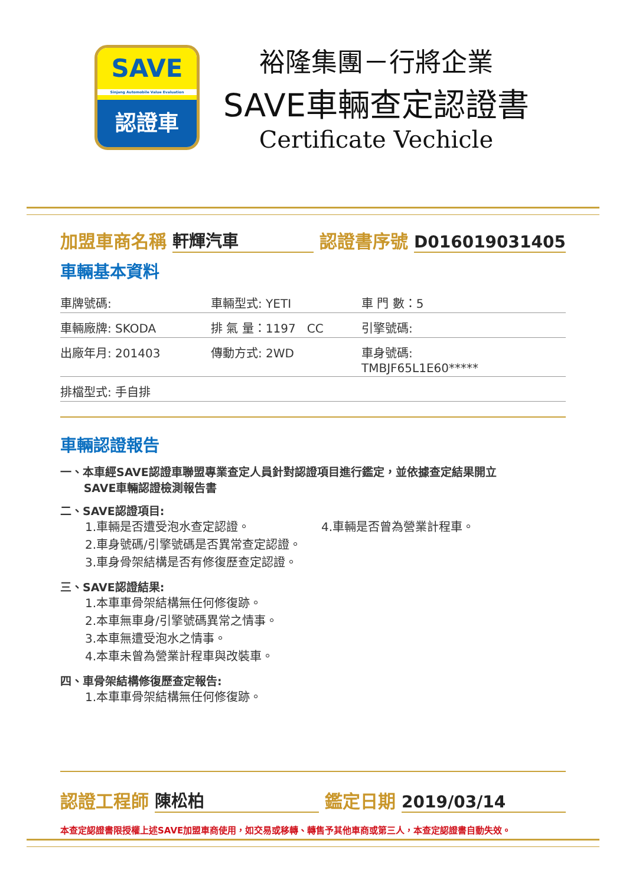SAVE
Sinjang Automobile Value Evaluation
認證車
裕隆集團－行將企業
SAVE車輛查定認證書
Certificate Vechicle
加盟車商名稱 軒輝汽車 認證書序號 D016019031405
車輛基本資料
車牌號碼: 車輛型式: YETI 車 門 數：5
車輛廠牌: SKODA 排 氣 量：1197 CC 引擎號碼:
出廠年月: 201403 傳動方式: 2WD 車身號碼: TMBJF65L1E60*****
排檔型式: 手自排
車輛認證報告
一、本車經SAVE認證車聯盟專業查定人員針對認證項目進行鑑定，並依據查定結果開立
SAVE車輛認證檢測報告書
二、SAVE認證項目:
1.車輛是否遭受泡水查定認證。 4.車輛是否曾為營業計程車。
2.車身號碼/引擎號碼是否異常查定認證。
3.車身骨架結構是否有修復歷查定認證。
三、SAVE認證結果:
1.本車車骨架結構無任何修復跡。
2.本車無車身/引擎號碼異常之情事。
3.本車無遭受泡水之情事。
4.本車未曾為營業計程車與改裝車。
四、車骨架結構修復歷查定報告:
1.本車車骨架結構無任何修復跡。
認證工程師 陳松柏 鑑定日期 2019/03/14
本查定認證書限授權上述SAVE加盟車商使用，如交易或移轉、轉售予其他車商或第三人，本查定認證書自動失效。